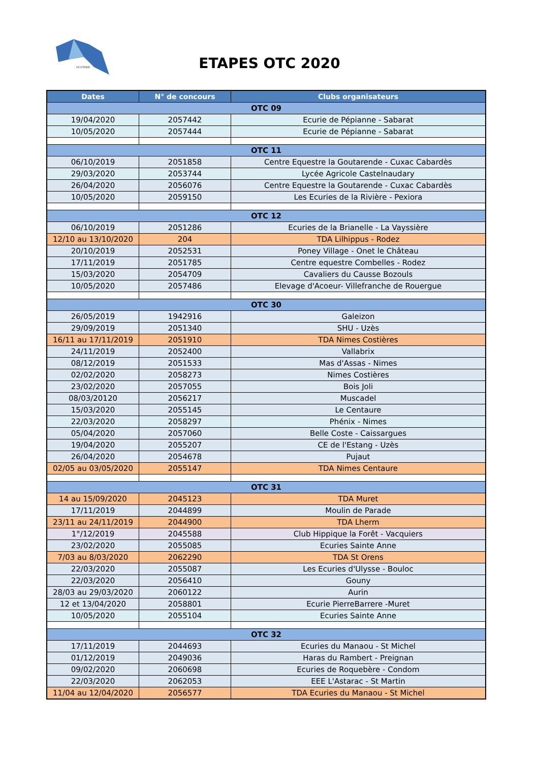OCCITANIE
ETAPES OTC 2020
| Dates | N° de concours | Clubs organisateurs |
| --- | --- | --- |
| OTC 09 | | |
| 19/04/2020 | 2057442 | Ecurie de Pépianne - Sabarat |
| 10/05/2020 | 2057444 | Ecurie de Pépianne - Sabarat |
| OTC 11 | | |
| 06/10/2019 | 2051858 | Centre Equestre la Goutarende - Cuxac Cabardès |
| 29/03/2020 | 2053744 | Lycée Agricole Castelnaudary |
| 26/04/2020 | 2056076 | Centre Equestre la Goutarende - Cuxac Cabardès |
| 10/05/2020 | 2059150 | Les Ecuries de la Rivière - Pexiora |
| OTC 12 | | |
| 06/10/2019 | 2051286 | Ecuries de la Brianelle - La Vayssière |
| 12/10 au 13/10/2020 | 204 | TDA Lilhippus - Rodez |
| 20/10/2019 | 2052531 | Poney Village - Onet le Château |
| 17/11/2019 | 2051785 | Centre equestre Combelles - Rodez |
| 15/03/2020 | 2054709 | Cavaliers du Causse Bozouls |
| 10/05/2020 | 2057486 | Elevage d'Acoeur- Villefranche de Rouergue |
| OTC 30 | | |
| 26/05/2019 | 1942916 | Galeizon |
| 29/09/2019 | 2051340 | SHU - Uzès |
| 16/11 au 17/11/2019 | 2051910 | TDA Nimes Costières |
| 24/11/2019 | 2052400 | Vallabrix |
| 08/12/2019 | 2051533 | Mas d'Assas - Nimes |
| 02/02/2020 | 2058273 | Nimes Costières |
| 23/02/2020 | 2057055 | Bois Joli |
| 08/03/20120 | 2056217 | Muscadel |
| 15/03/2020 | 2055145 | Le Centaure |
| 22/03/2020 | 2058297 | Phénix - Nimes |
| 05/04/2020 | 2057060 | Belle Coste - Caissargues |
| 19/04/2020 | 2055207 | CE de l'Estang - Uzès |
| 26/04/2020 | 2054678 | Pujaut |
| 02/05 au 03/05/2020 | 2055147 | TDA Nimes Centaure |
| OTC 31 | | |
| 14 au 15/09/2020 | 2045123 | TDA Muret |
| 17/11/2019 | 2044899 | Moulin de Parade |
| 23/11 au 24/11/2019 | 2044900 | TDA Lherm |
| 1°/12/2019 | 2045588 | Club Hippique la Forêt - Vacquiers |
| 23/02/2020 | 2055085 | Ecuries Sainte Anne |
| 7/03 au 8/03/2020 | 2062290 | TDA St Orens |
| 22/03/2020 | 2055087 | Les Ecuries d'Ulysse - Bouloc |
| 22/03/2020 | 2056410 | Gouny |
| 28/03 au 29/03/2020 | 2060122 | Aurin |
| 12 et 13/04/2020 | 2058801 | Ecurie PierreBarrere -Muret |
| 10/05/2020 | 2055104 | Ecuries Sainte Anne |
| OTC 32 | | |
| 17/11/2019 | 2044693 | Ecuries du Manaou - St Michel |
| 01/12/2019 | 2049036 | Haras du Rambert - Preignan |
| 09/02/2020 | 2060698 | Ecuries de Roquebère - Condom |
| 22/03/2020 | 2062053 | EEE L'Astarac - St Martin |
| 11/04 au 12/04/2020 | 2056577 | TDA Ecuries du Manaou - St Michel |